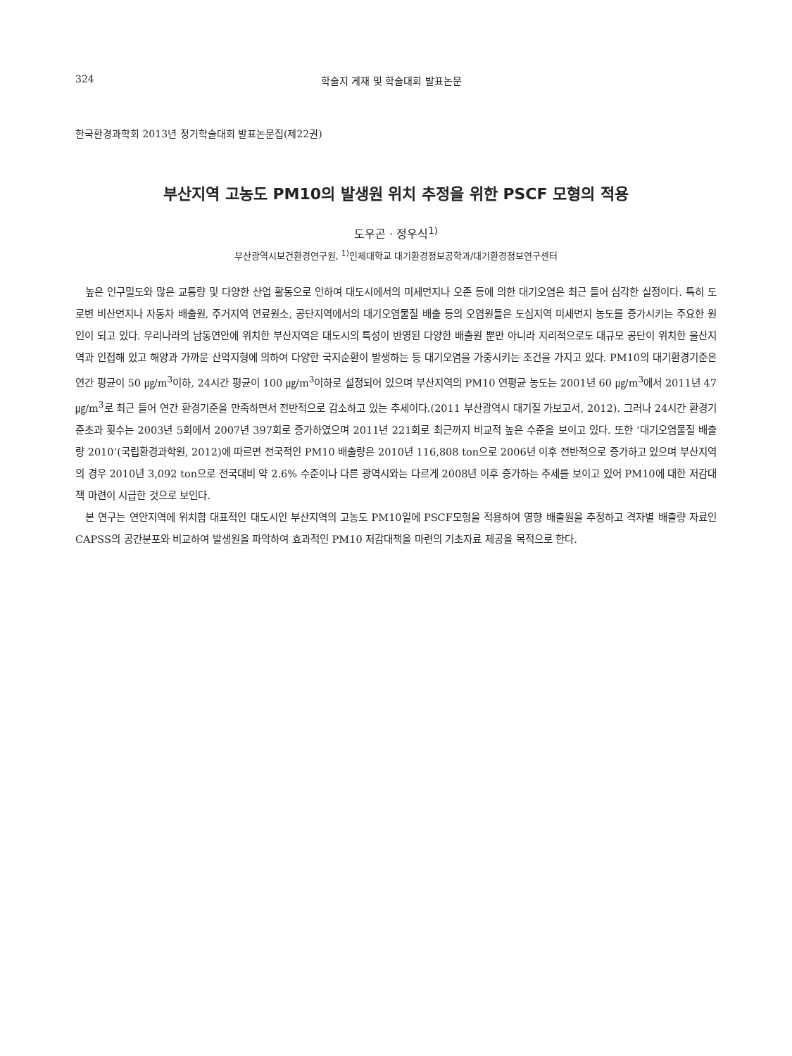324 학술지 게재 및 학술대회 발표논문
한국환경과학회 2013년 정기학술대회 발표논문집(제22권)
부산지역 고농도 PM10의 발생원 위치 추정을 위한 PSCF 모형의 적용
도우곤 · 정우식<sup>1)</sup>
부산광역시보건환경연구원, <sup>1)</sup>인제대학교 대기환경정보공학과/대기환경정보연구센터
높은 인구밀도와 많은 교통량 및 다양한 산업 활동으로 인하여 대도시에서의 미세먼지나 오존 등에 의한 대기오염은 최근 들어 심각한 실정이다. 특히 도로변 비산먼지나 자동차 배출원, 주거지역 연료원소, 공단지역에서의 대기오염물질 배출 등의 오염원들은 도심지역 미세먼지 농도를 증가시키는 주요한 원인이 되고 있다. 우리나라의 남동연안에 위치한 부산지역은 대도시의 특성이 반영된 다양한 배출원 뿐만 아니라 지리적으로도 대규모 공단이 위치한 울산지역과 인접해 있고 해양과 가까운 산악지형에 의하여 다양한 국지순환이 발생하는 등 대기오염을 가중시키는 조건을 가지고 있다. PM10의 대기환경기준은 연간 평균이 50 ㎍/m<sup>3</sup>이하, 24시간 평균이 100 ㎍/m<sup>3</sup>이하로 설정되어 있으며 부산지역의 PM10 연평균 농도는 2001년 60 ㎍/m<sup>3</sup>에서 2011년 47 ㎍/m<sup>3</sup>로 최근 들어 연간 환경기준을 만족하면서 전반적으로 감소하고 있는 추세이다.(2011 부산광역시 대기질 가보고서, 2012). 그러나 24시간 환경기준초과 횟수는 2003년 5회에서 2007년 397회로 증가하였으며 2011년 221회로 최근까지 비교적 높은 수준을 보이고 있다. 또한 ‘대기오염물질 배출량 2010’(국립환경과학원, 2012)에 따르면 전국적인 PM10 배출량은 2010년 116,808 ton으로 2006년 이후 전반적으로 증가하고 있으며 부산지역의 경우 2010년 3,092 ton으로 전국대비 약 2.6% 수준이나 다른 광역시와는 다르게 2008년 이후 증가하는 추세를 보이고 있어 PM10에 대한 저감대책 마련이 시급한 것으로 보인다.
본 연구는 연안지역에 위치함 대표적인 대도시인 부산지역의 고농도 PM10일에 PSCF모형을 적용하여 영향 배출원을 추정하고 격자별 배출량 자료인 CAPSS의 공간분포와 비교하여 발생원을 파악하여 효과적인 PM10 저감대책을 마련의 기초자료 제공을 목적으로 한다.